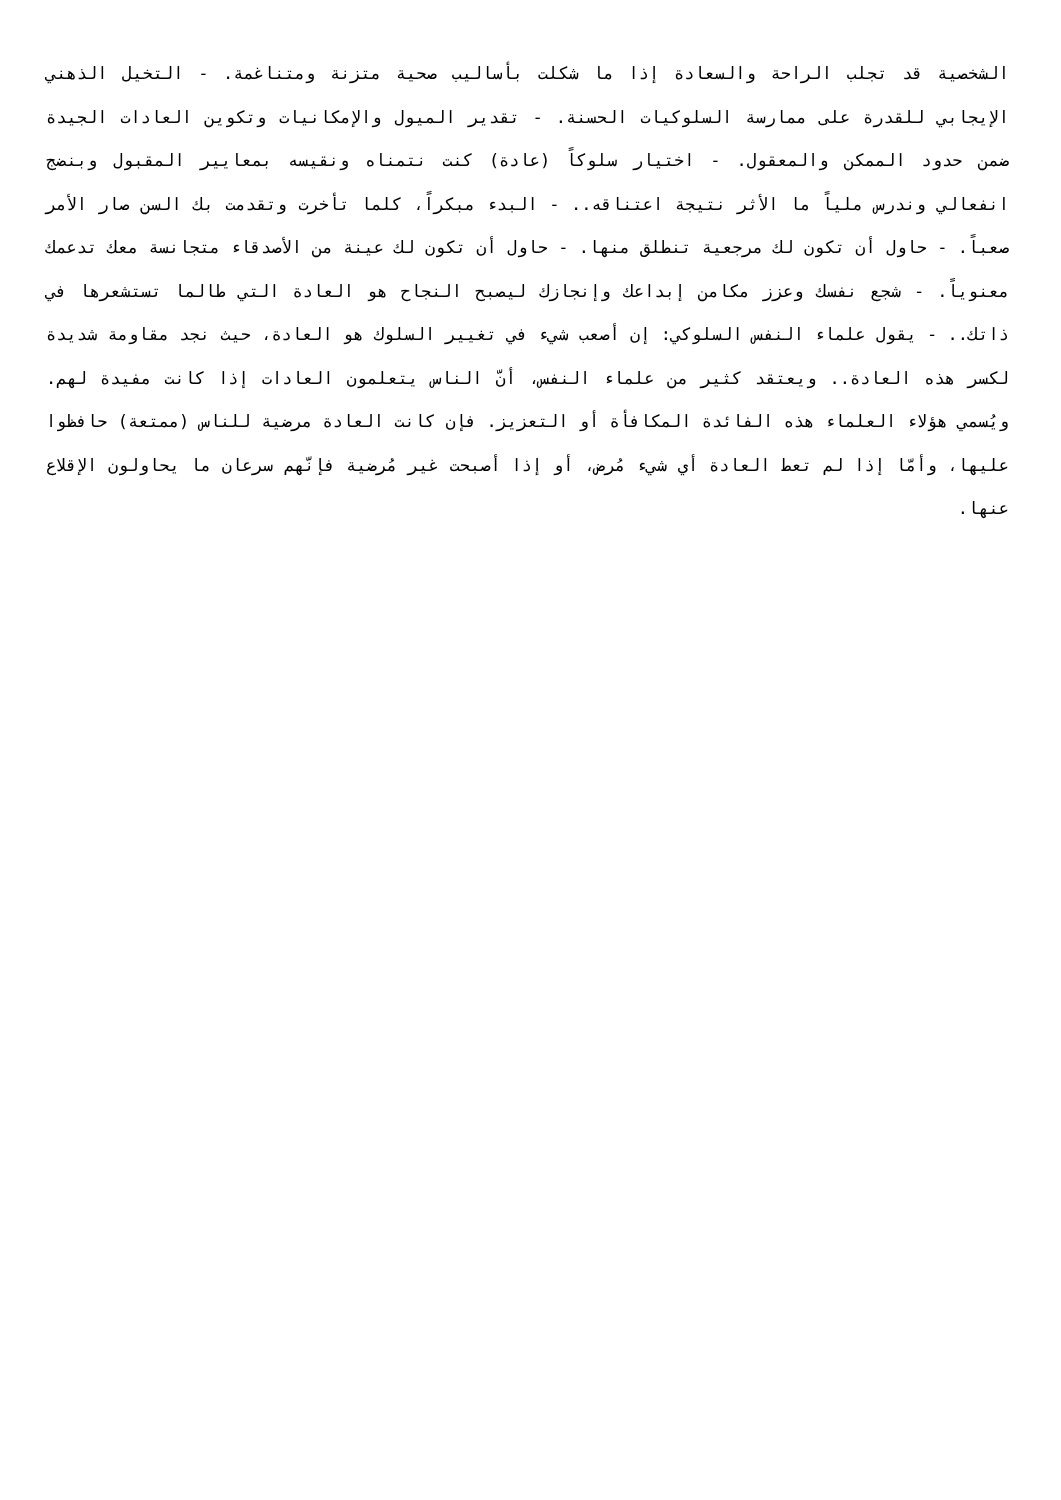الشخصية قد تجلب الراحة والسعادة إذا ما شكلت بأساليب صحية متزنة ومتناغمة. - التخيل الذهني الإيجابي للقدرة على ممارسة السلوكيات الحسنة. - تقدير الميول والإمكانيات وتكوين العادات الجيدة ضمن حدود الممكن والمعقول. - اختيار سلوكاً (عادة) كنت نتمناه ونقيسه بمعايير المقبول وبنضج انفعالي وندرس ملياً ما الأثر نتيجة اعتناقه.. - البدء مبكراً، كلما تأخرت وتقدمت بك السن صار الأمر صعباً. - حاول أن تكون لك مرجعية تنطلق منها. - حاول أن تكون لك عينة من الأصدقاء متجانسة معك تدعمك معنوياً. - شجع نفسك وعزز مكامن إبداعك وإنجازك ليصبح النجاح هو العادة التي طالما تستشعرها في ذاتك.. - يقول علماء النفس السلوكي: إن أصعب شيء في تغيير السلوك هو العادة، حيث نجد مقاومة شديدة لكسر هذه العادة.. ويعتقد كثير من علماء النفس، أنّ الناس يتعلمون العادات إذا كانت مفيدة لهم. ويُسمي هؤلاء العلماء هذه الفائدة المكافأة أو التعزيز. فإن كانت العادة مرضية للناس (ممتعة) حافظوا عليها، وأمّا إذا لم تعط العادة أي شيء مُرض، أو إذا أصبحت غير مُرضية فإنّهم سرعان ما يحاولون الإقلاع عنها.